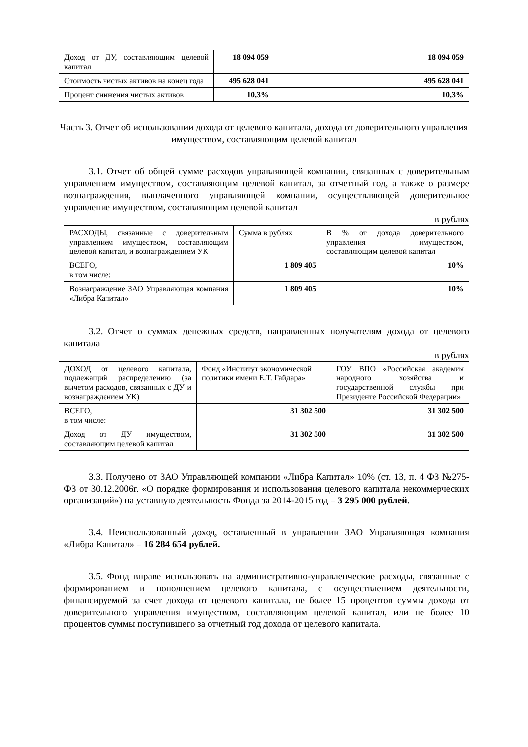| Доход от ДУ, составляющим целевой капитал | 18 094 059 | 18 094 059 |
| Стоимость чистых активов на конец года | 495 628 041 | 495 628 041 |
| Процент снижения чистых активов | 10,3% | 10,3% |
Часть 3. Отчет об использовании дохода от целевого капитала, дохода от доверительного управления имуществом, составляющим целевой капитал
3.1. Отчет об общей сумме расходов управляющей компании, связанных с доверительным управлением имуществом, составляющим целевой капитал, за отчетный год, а также о размере вознаграждения, выплаченного управляющей компании, осуществляющей доверительное управление имуществом, составляющим целевой капитал
в рублях
| РАСХОДЫ, связанные с доверительным управлением имуществом, составляющим целевой капитал, и вознаграждением УК | Сумма в рублях | В % от дохода доверительного управления имуществом, составляющим целевой капитал |
| ВСЕГО, в том числе: | 1 809 405 | 10% |
| Вознаграждение ЗАО Управляющая компания «Либра Капитал» | 1 809 405 | 10% |
3.2. Отчет о суммах денежных средств, направленных получателям дохода от целевого капитала
в рублях
| ДОХОД от целевого капитала, подлежащий распределению (за вычетом расходов, связанных с ДУ и вознаграждением УК) | Фонд «Институт экономической политики имени Е.Т. Гайдара» | ГОУ ВПО «Российская академия народного хозяйства и государственной службы при Президенте Российской Федерации» |
| ВСЕГО, в том числе: | 31 302 500 | 31 302 500 |
| Доход от ДУ имуществом, составляющим целевой капитал | 31 302 500 | 31 302 500 |
3.3. Получено от ЗАО Управляющей компании «Либра Капитал» 10% (ст. 13, п. 4 ФЗ №275-ФЗ от 30.12.2006г. «О порядке формирования и использования целевого капитала некоммерческих организаций») на уставную деятельность Фонда за 2014-2015 год – 3 295 000 рублей.
3.4. Неиспользованный доход, оставленный в управлении ЗАО Управляющая компания «Либра Капитал» – 16 284 654 рублей.
3.5. Фонд вправе использовать на административно-управленческие расходы, связанные с формированием и пополнением целевого капитала, с осуществлением деятельности, финансируемой за счет дохода от целевого капитала, не более 15 процентов суммы дохода от доверительного управления имуществом, составляющим целевой капитал, или не более 10 процентов суммы поступившего за отчетный год дохода от целевого капитала.